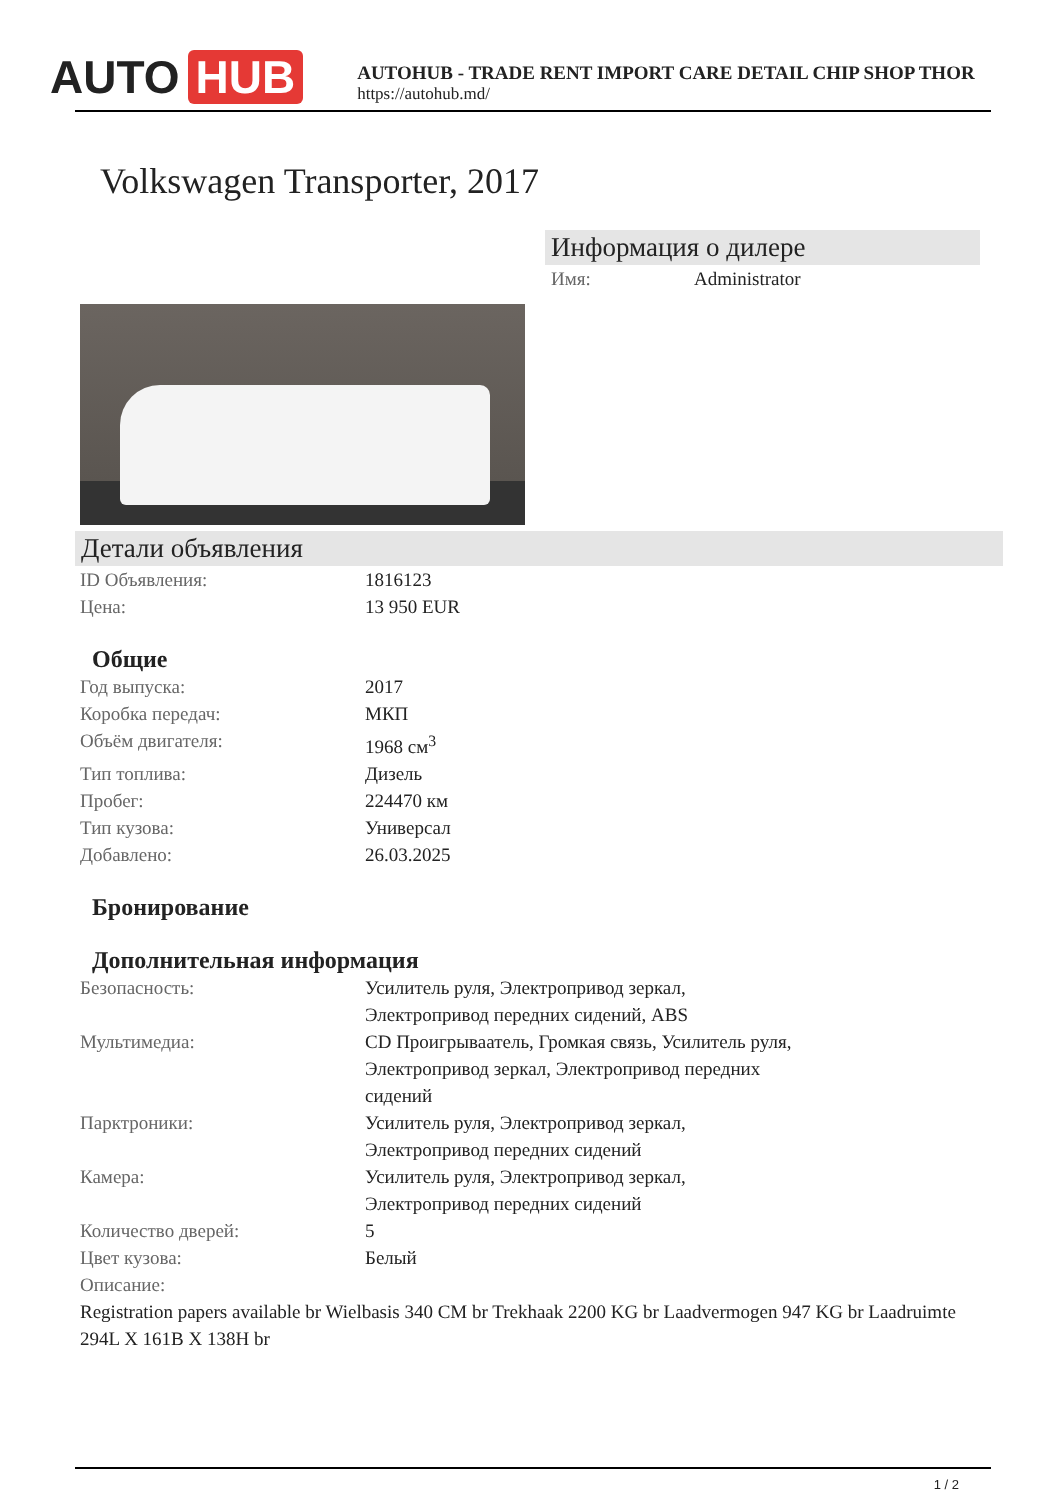AUTO HUB
AUTOHUB - TRADE RENT IMPORT CARE DETAIL CHIP SHOP THOR
https://autohub.md/
Volkswagen Transporter, 2017
Информация о дилере
| Имя: | Administrator |
Детали объявления
| ID Объявления: | 1816123 |
| Цена: | 13 950 EUR |
Общие
| Год выпуска: | 2017 |
| Коробка передач: | МКП |
| Объём двигателя: | 1968 см<sup>3</sup> |
| Тип топлива: | Дизель |
| Пробег: | 224470 км |
| Тип кузова: | Универсал |
| Добавлено: | 26.03.2025 |
Бронирование
Дополнительная информация
| Безопасность: | Усилитель руля, Электропривод зеркал, Электропривод передних сидений, ABS |
| Мультимедиа: | CD Проигрываатель, Громкая связь, Усилитель руля, Электропривод зеркал, Электропривод передних сидений |
| Парктроники: | Усилитель руля, Электропривод зеркал, Электропривод передних сидений |
| Камера: | Усилитель руля, Электропривод зеркал, Электропривод передних сидений |
| Количество дверей: | 5 |
| Цвет кузова: | Белый |
| Описание: | |
Registration papers available br Wielbasis 340 CM br Trekhaak 2200 KG br Laadvermogen 947 KG br Laadruimte 294L X 161B X 138H br
1 / 2